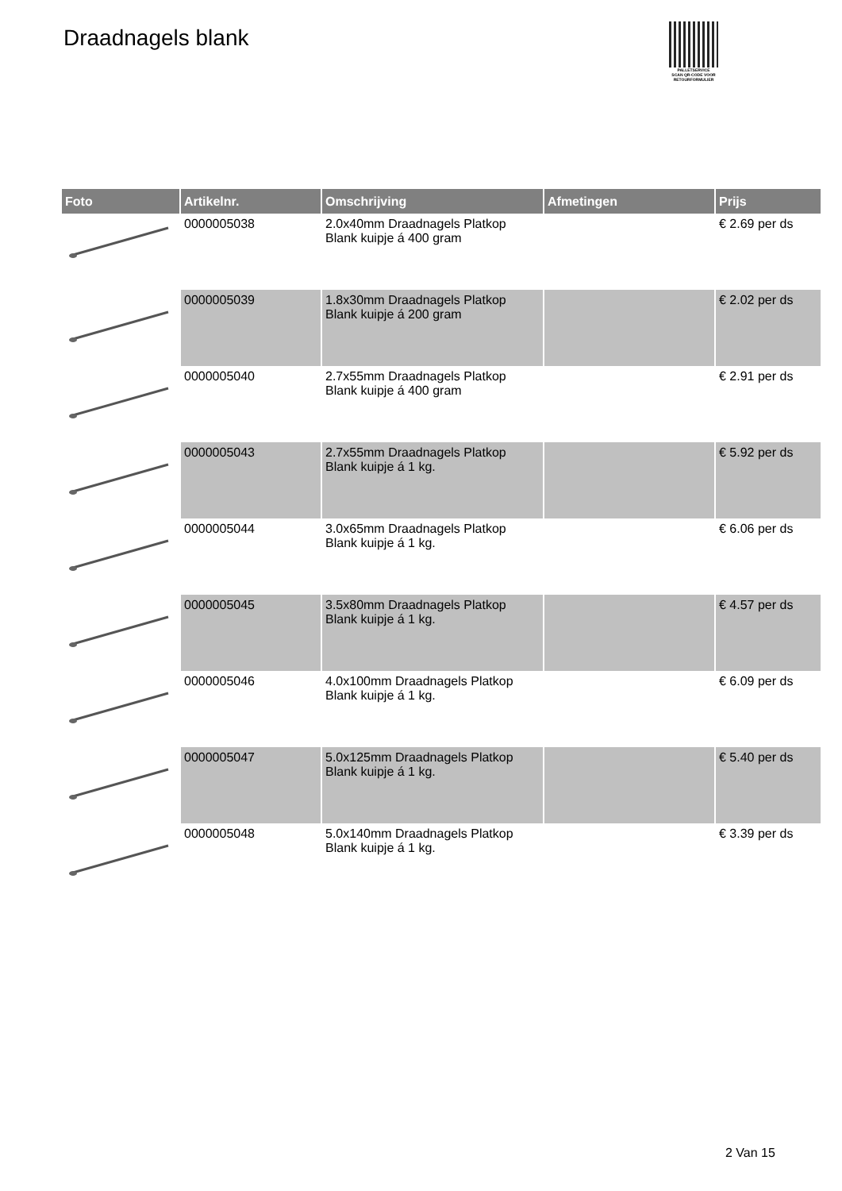Draadnagels blank
PALLETSERVICE
SCAN QR-CODE VOOR
RETOURFORMULIER
| Foto | Artikelnr. | Omschrijving | Afmetingen | Prijs |
| --- | --- | --- | --- | --- |
| | 0000005038 | 2.0x40mm Draadnagels Platkop Blank kuipje á 400 gram | | € 2.69 per ds |
| | 0000005039 | 1.8x30mm Draadnagels Platkop Blank kuipje á 200 gram | | € 2.02 per ds |
| | 0000005040 | 2.7x55mm Draadnagels Platkop Blank kuipje á 400 gram | | € 2.91 per ds |
| | 0000005043 | 2.7x55mm Draadnagels Platkop Blank kuipje á 1 kg. | | € 5.92 per ds |
| | 0000005044 | 3.0x65mm Draadnagels Platkop Blank kuipje á 1 kg. | | € 6.06 per ds |
| | 0000005045 | 3.5x80mm Draadnagels Platkop Blank kuipje á 1 kg. | | € 4.57 per ds |
| | 0000005046 | 4.0x100mm Draadnagels Platkop Blank kuipje á 1 kg. | | € 6.09 per ds |
| | 0000005047 | 5.0x125mm Draadnagels Platkop Blank kuipje á 1 kg. | | € 5.40 per ds |
| | 0000005048 | 5.0x140mm Draadnagels Platkop Blank kuipje á 1 kg. | | € 3.39 per ds |
2 Van 15